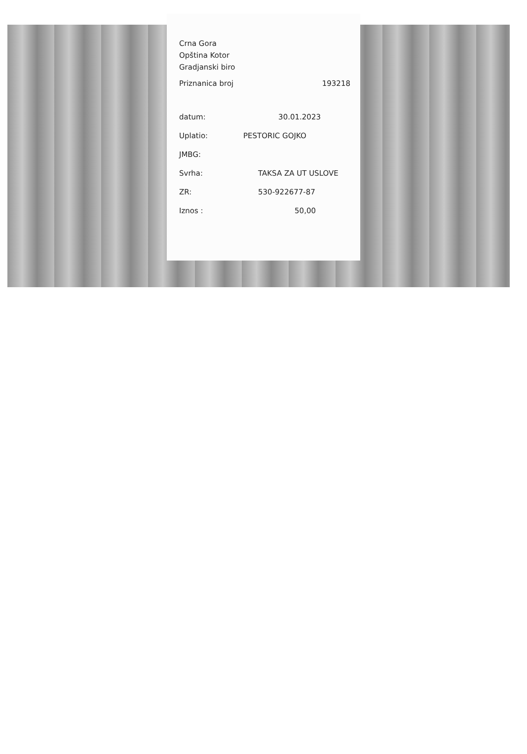Crna Gora
Opština Kotor
Gradjanski biro
Priznanica broj 193218
datum: 30.01.2023
Uplatio: PESTORIC GOJKO
JMBG:
Svrha: TAKSA ZA UT USLOVE
ZR: 530-922677-87
Iznos : 50,00